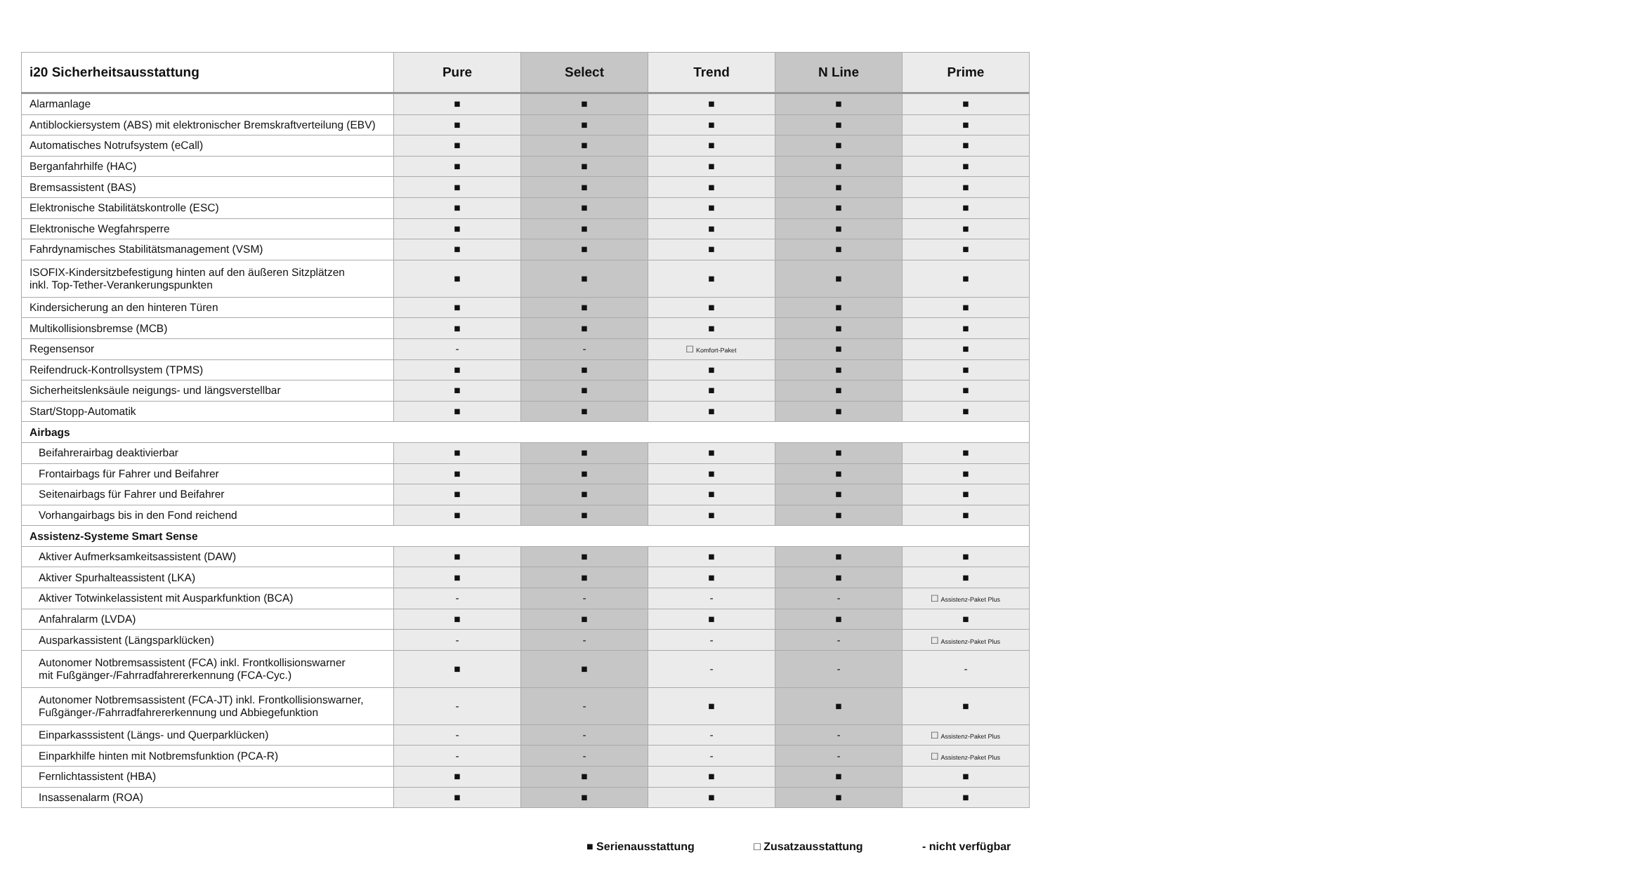| i20 Sicherheitsausstattung | Pure | Select | Trend | N Line | Prime |
| --- | --- | --- | --- | --- | --- |
| Alarmanlage | ■ | ■ | ■ | ■ | ■ |
| Antiblockiersystem (ABS) mit elektronischer Bremskraftverteilung (EBV) | ■ | ■ | ■ | ■ | ■ |
| Automatisches Notrufsystem (eCall) | ■ | ■ | ■ | ■ | ■ |
| Berganfahrhilfe (HAC) | ■ | ■ | ■ | ■ | ■ |
| Bremsassistent (BAS) | ■ | ■ | ■ | ■ | ■ |
| Elektronische Stabilitätskontrolle (ESC) | ■ | ■ | ■ | ■ | ■ |
| Elektronische Wegfahrsperre | ■ | ■ | ■ | ■ | ■ |
| Fahrdynamisches Stabilitätsmanagement (VSM) | ■ | ■ | ■ | ■ | ■ |
| ISOFIX-Kindersitzbefestigung hinten auf den äußeren Sitzplätzen inkl. Top-Tether-Verankerungspunkten | ■ | ■ | ■ | ■ | ■ |
| Kindersicherung an den hinteren Türen | ■ | ■ | ■ | ■ | ■ |
| Multikollisionsbremse (MCB) | ■ | ■ | ■ | ■ | ■ |
| Regensensor | - | - | □ Komfort-Paket | ■ | ■ |
| Reifendruck-Kontrollsystem (TPMS) | ■ | ■ | ■ | ■ | ■ |
| Sicherheitslenksäule neigungs- und längsverstellbar | ■ | ■ | ■ | ■ | ■ |
| Start/Stopp-Automatik | ■ | ■ | ■ | ■ | ■ |
| Airbags | | | | | |
| Beifahrerairbag deaktivierbar | ■ | ■ | ■ | ■ | ■ |
| Frontairbags für Fahrer und Beifahrer | ■ | ■ | ■ | ■ | ■ |
| Seitenairbags für Fahrer und Beifahrer | ■ | ■ | ■ | ■ | ■ |
| Vorhangairbags bis in den Fond reichend | ■ | ■ | ■ | ■ | ■ |
| Assistenz-Systeme Smart Sense | | | | | |
| Aktiver Aufmerksamkeitsassistent (DAW) | ■ | ■ | ■ | ■ | ■ |
| Aktiver Spurhalteassistent (LKA) | ■ | ■ | ■ | ■ | ■ |
| Aktiver Totwinkelassistent mit Ausparkfunktion (BCA) | - | - | - | - | □ Assistenz-Paket Plus |
| Anfahralarm (LVDA) | ■ | ■ | ■ | ■ | ■ |
| Ausparkassistent (Längsparklücken) | - | - | - | - | □ Assistenz-Paket Plus |
| Autonomer Notbremsassistent (FCA) inkl. Frontkollisionswarner mit Fußgänger-/Fahrradfahrererkennung (FCA-Cyc.) | ■ | ■ | - | - | - |
| Autonomer Notbremsassistent (FCA-JT) inkl. Frontkollisionswarner, Fußgänger-/Fahrradfahrererkennung und Abbiegefunktion | - | - | ■ | ■ | ■ |
| Einparkasssistent (Längs- und Querparklücken) | - | - | - | - | □ Assistenz-Paket Plus |
| Einparkhilfe hinten mit Notbremsfunktion (PCA-R) | - | - | - | - | □ Assistenz-Paket Plus |
| Fernlichtassistent (HBA) | ■ | ■ | ■ | ■ | ■ |
| Insassenalarm (ROA) | ■ | ■ | ■ | ■ | ■ |
■ Serienausstattung □ Zusatzausstattung - nicht verfügbar